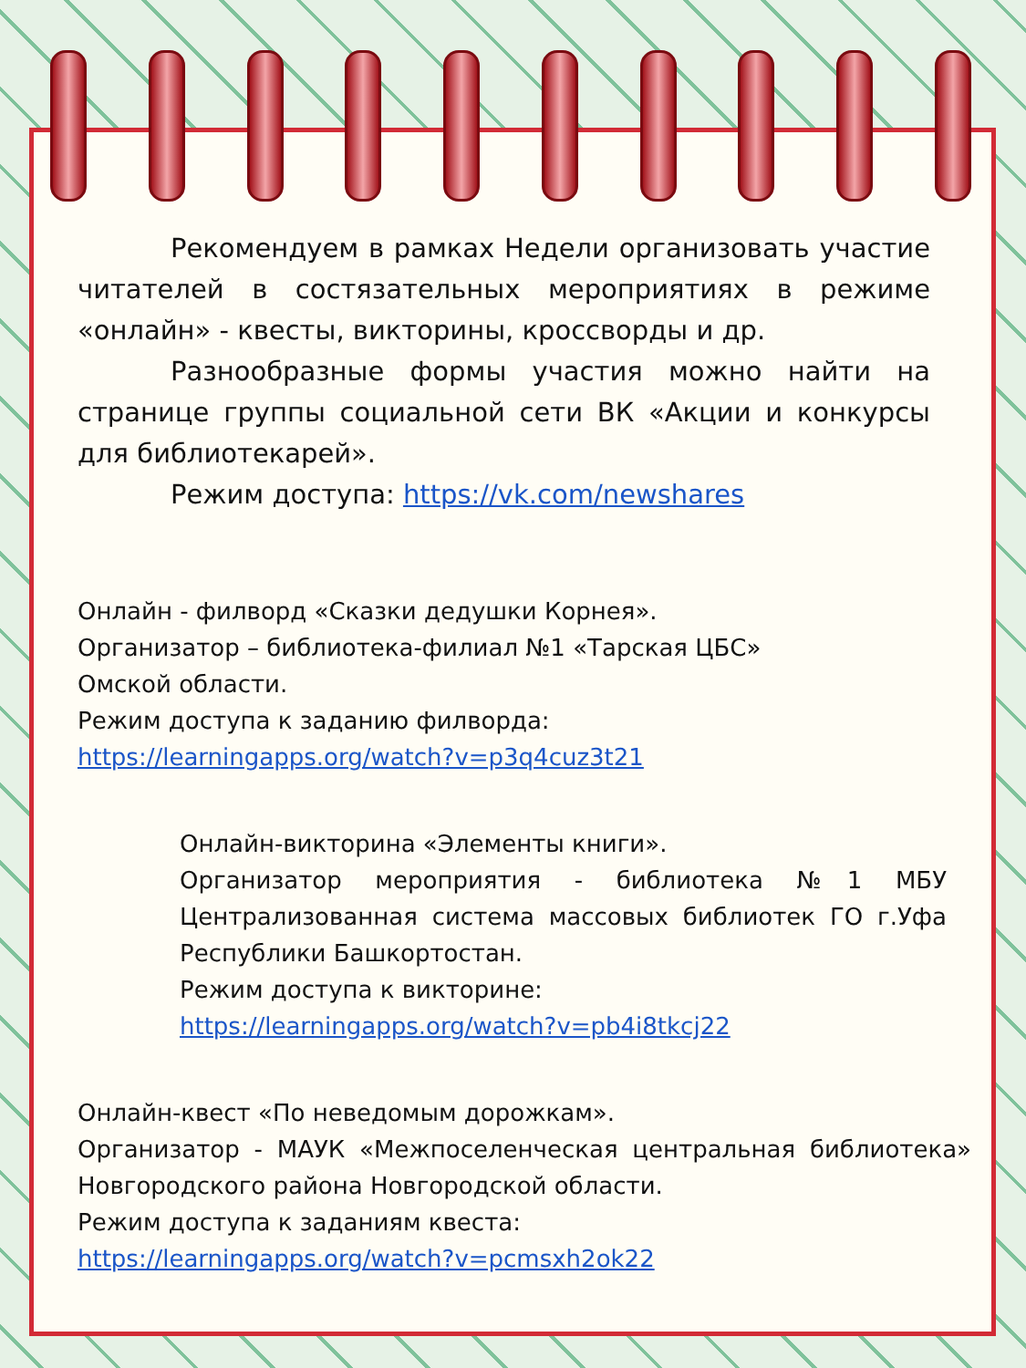Рекомендуем в рамках Недели организовать участие читателей в состязательных мероприятиях в режиме «онлайн» - квесты, викторины, кроссворды и др.
Разнообразные формы участия можно найти на странице группы социальной сети ВК «Акции и конкурсы для библиотекарей».
Режим доступа: https://vk.com/newshares
Онлайн - филворд «Сказки дедушки Корнея».
Организатор – библиотека-филиал №1 «Тарская ЦБС»
Омской области.
Режим доступа к заданию филворда:
https://learningapps.org/watch?v=p3q4cuz3t21
Онлайн-викторина «Элементы книги».
Организатор мероприятия - библиотека №1 МБУ Централизованная система массовых библиотек ГО г.Уфа Республики Башкортостан.
Режим доступа к викторине:
https://learningapps.org/watch?v=pb4i8tkcj22
Онлайн-квест «По неведомым дорожкам».
Организатор - МАУК «Межпоселенческая центральная библиотека» Новгородского района Новгородской области.
Режим доступа к заданиям квеста:
https://learningapps.org/watch?v=pcmsxh2ok22